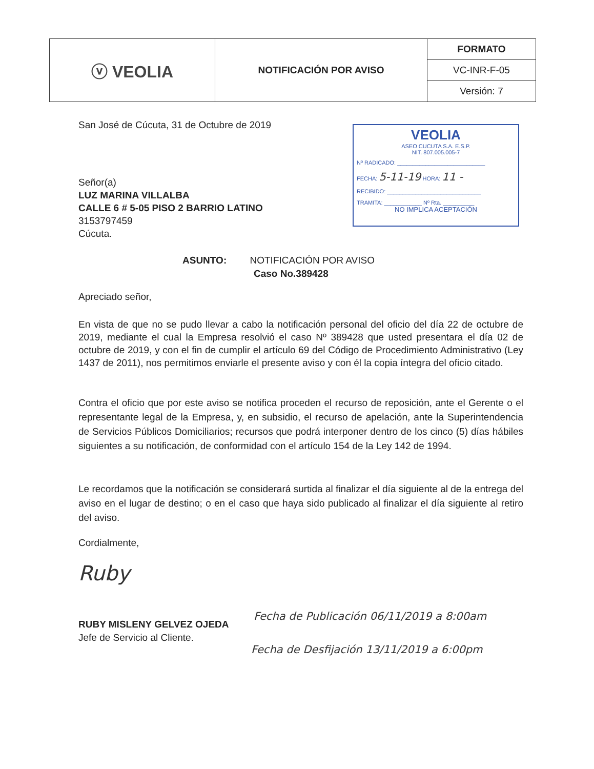| ⓥ VEOLIA | NOTIFICACIÓN POR AVISO | FORMATO |
| | | VC-INR-F-05 |
| | | Versión: 7 |
San José de Cúcuta, 31 de Octubre de 2019
VEOLIA
ASEO CUCUTA S.A. E.S.P.
NIT. 807.005.005-7
Nº RADICADO: ____________________________
FECHA: 5-11-19 HORA: 11 -
RECIBIDO: ______________________________
TRAMITA: ____________ Nº Rta. __________
NO IMPLICA ACEPTACIÓN
Señor(a)
LUZ MARINA VILLALBA
CALLE 6 # 5-05 PISO 2 BARRIO LATINO
3153797459
Cúcuta.
ASUNTO: NOTIFICACIÓN POR AVISO
Caso No.389428
Apreciado señor,
En vista de que no se pudo llevar a cabo la notificación personal del oficio del día 22 de octubre de 2019, mediante el cual la Empresa resolvió el caso Nº 389428 que usted presentara el día 02 de octubre de 2019, y con el fin de cumplir el artículo 69 del Código de Procedimiento Administrativo (Ley 1437 de 2011), nos permitimos enviarle el presente aviso y con él la copia íntegra del oficio citado.
Contra el oficio que por este aviso se notifica proceden el recurso de reposición, ante el Gerente o el representante legal de la Empresa, y, en subsidio, el recurso de apelación, ante la Superintendencia de Servicios Públicos Domiciliarios; recursos que podrá interponer dentro de los cinco (5) días hábiles siguientes a su notificación, de conformidad con el artículo 154 de la Ley 142 de 1994.
Le recordamos que la notificación se considerará surtida al finalizar el día siguiente al de la entrega del aviso en el lugar de destino; o en el caso que haya sido publicado al finalizar el día siguiente al retiro del aviso.
Cordialmente,
Ruby
RUBY MISLENY GELVEZ OJEDA
Jefe de Servicio al Cliente.
Fecha de Publicación 06/11/2019 a 8:00am
Fecha de Desfijación 13/11/2019 a 6:00pm